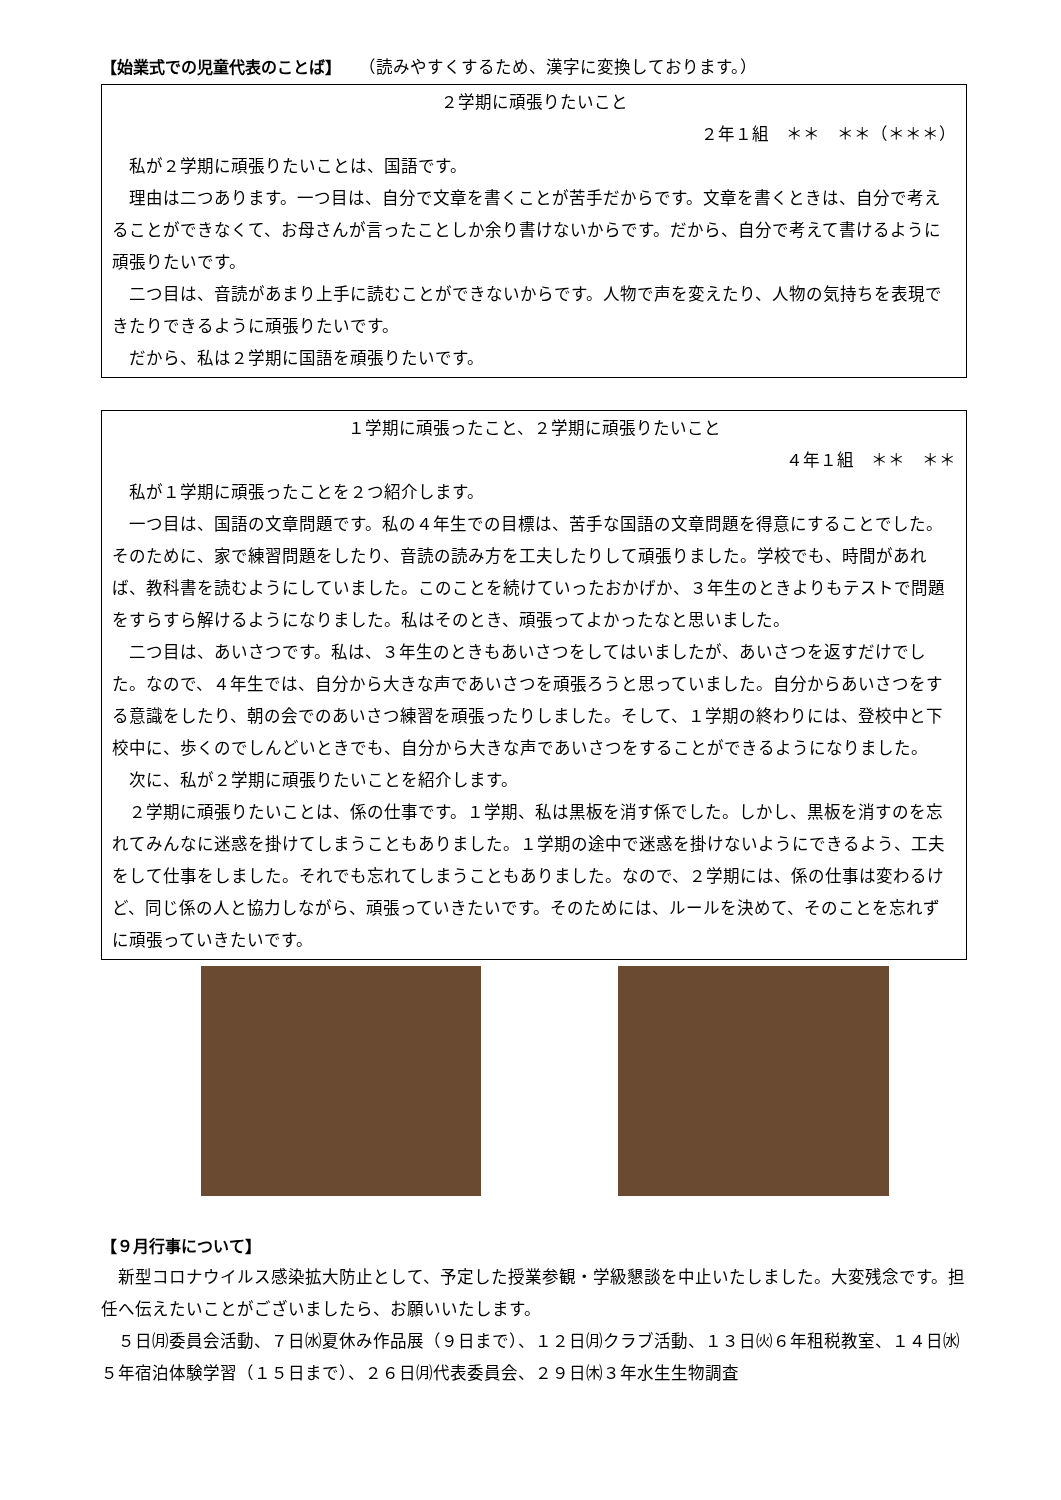【始業式での児童代表のことば】　　（読みやすくするため、漢字に変換しております。）
２学期に頑張りたいこと
２年１組　＊＊　＊＊（＊＊＊）
私が２学期に頑張りたいことは、国語です。
理由は二つあります。一つ目は、自分で文章を書くことが苦手だからです。文章を書くときは、自分で考えることができなくて、お母さんが言ったことしか余り書けないからです。だから、自分で考えて書けるように頑張りたいです。
二つ目は、音読があまり上手に読むことができないからです。人物で声を変えたり、人物の気持ちを表現できたりできるように頑張りたいです。
だから、私は２学期に国語を頑張りたいです。
１学期に頑張ったこと、２学期に頑張りたいこと
４年１組　＊＊　＊＊
私が１学期に頑張ったことを２つ紹介します。
一つ目は、国語の文章問題です。私の４年生での目標は、苦手な国語の文章問題を得意にすることでした。そのために、家で練習問題をしたり、音読の読み方を工夫したりして頑張りました。学校でも、時間があれば、教科書を読むようにしていました。このことを続けていったおかげか、３年生のときよりもテストで問題をすらすら解けるようになりました。私はそのとき、頑張ってよかったなと思いました。
二つ目は、あいさつです。私は、３年生のときもあいさつをしてはいましたが、あいさつを返すだけでした。なので、４年生では、自分から大きな声であいさつを頑張ろうと思っていました。自分からあいさつをする意識をしたり、朝の会でのあいさつ練習を頑張ったりしました。そして、１学期の終わりには、登校中と下校中に、歩くのでしんどいときでも、自分から大きな声であいさつをすることができるようになりました。
次に、私が２学期に頑張りたいことを紹介します。
２学期に頑張りたいことは、係の仕事です。１学期、私は黒板を消す係でした。しかし、黒板を消すのを忘れてみんなに迷惑を掛けてしまうこともありました。１学期の途中で迷惑を掛けないようにできるよう、工夫をして仕事をしました。それでも忘れてしまうこともありました。なので、２学期には、係の仕事は変わるけど、同じ係の人と協力しながら、頑張っていきたいです。そのためには、ルールを決めて、そのことを忘れずに頑張っていきたいです。
【９月行事について】
新型コロナウイルス感染拡大防止として、予定した授業参観・学級懇談を中止いたしました。大変残念です。担任へ伝えたいことがございましたら、お願いいたします。
５日㈪委員会活動、７日㈬夏休み作品展（９日まで）、１２日㈪クラブ活動、１３日㈫６年租税教室、１４日㈬５年宿泊体験学習（１５日まで）、２６日㈪代表委員会、２９日㈭３年水生生物調査